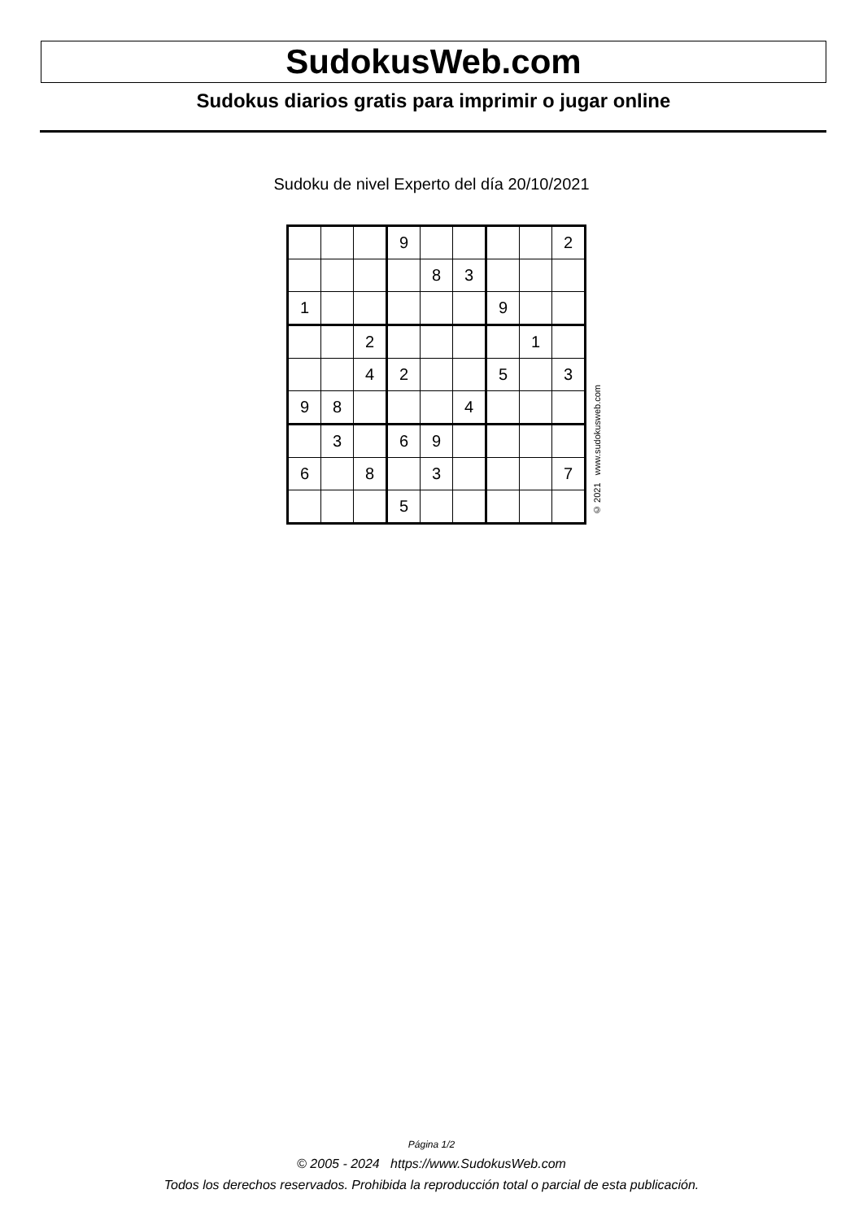SudokusWeb.com
Sudokus diarios gratis para imprimir o jugar online
Sudoku de nivel Experto del día 20/10/2021
| | | | 9 | | | | | 2 |
| | | | | 8 | 3 | | | |
| 1 | | | | | | 9 | | |
| | | 2 | | | | | 1 | |
| | | 4 | 2 | | | 5 | | 3 |
| 9 | 8 | | | | 4 | | | |
| | 3 | | 6 | 9 | | | | |
| 6 | | 8 | | 3 | | | | 7 |
| | | | 5 | | | | | |
© 2021 www.sudokusweb.com
Página 1/2
© 2005 - 2024 https://www.SudokusWeb.com
Todos los derechos reservados. Prohibida la reproducción total o parcial de esta publicación.